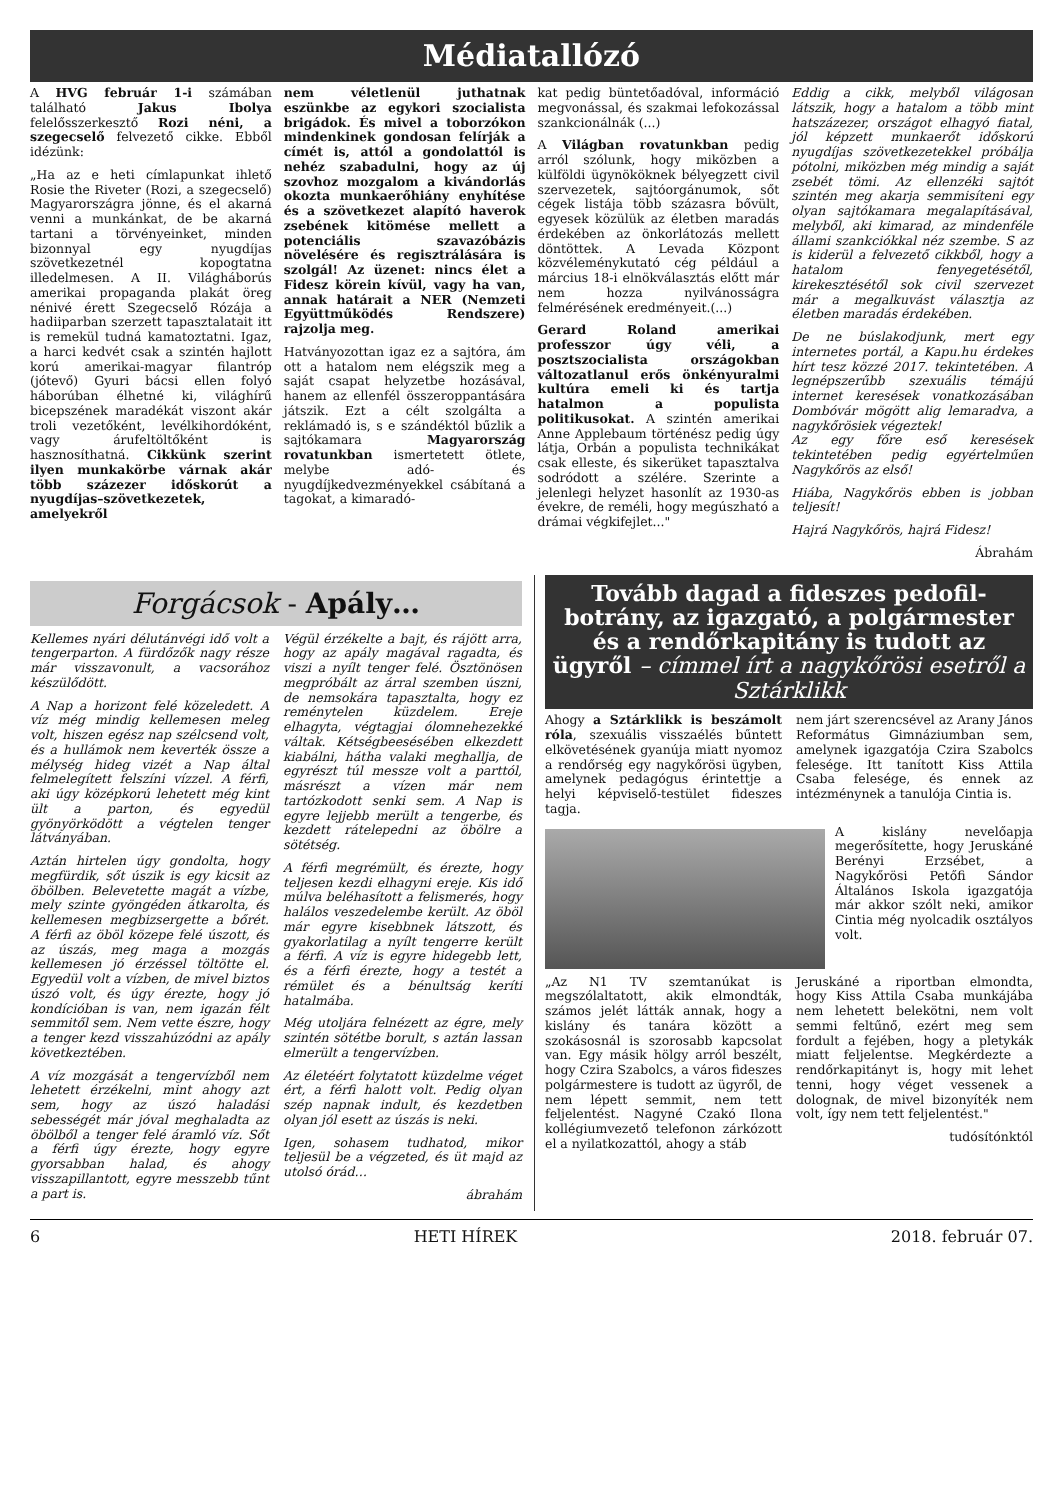Médiatallózó
A HVG február 1-i számában található Jakus Ibolya felelősszerkesztő Rozi néni, a szegecselő felvezető cikke. Ebből idézünk:
„Ha az e heti címlapunkat ihlető Rosie the Riveter (Rozi, a szegecselő) Magyarországra jönne, és el akarná venni a munkánkat, de be akarná tartani a törvényeinket, minden bizonnyal egy nyugdíjas szövetkezetnél kopogtatna illedelmesen. A II. Világháborús amerikai propaganda plakát öreg nénivé érett Szegecselő Rózája a hadiiparban szerzett tapasztalatait itt is remekül tudná kamatoztatni. Igaz, a harci kedvét csak a szintén hajlott korú amerikai-magyar filantróp (jótevő) Gyuri bácsi ellen folyó háborúban élhetné ki, világhírű bicepszének maradékát viszont akár troli vezetőként, levélkihordóként, vagy árufeltöltőként is hasznosíthatná. Cikkünk szerint ilyen munkakörbe várnak akár több százezer időskorút a nyugdíjas–szövetkezetek, amelyekről
nem véletlenül juthatnak eszünkbe az egykori szocialista brigádok. És mivel a toborzókon mindenkinek gondosan felírják a címét is, attól a gondolattól is nehéz szabadulni, hogy az új szovhoz mozgalom a kivándorlás okozta munkaerőhiány enyhítése és a szövetkezet alapító haverok zsebének kitömése mellett a potenciális szavazóbázis növelésére és regisztrálására is szolgál! Az üzenet: nincs élet a Fidesz körein kívül, vagy ha van, annak határait a NER (Nemzeti Együttműködés Rendszere) rajzolja meg.
Hatványozottan igaz ez a sajtóra, ám ott a hatalom nem elégszik meg a saját csapat helyzetbe hozásával, hanem az ellenfél összeroppantására játszik. Ezt a célt szolgálta a reklámadó is, s e szándéktól bűzlik a sajtókamara Magyarország rovatunkban ismertetett ötlete, melybe adó- és nyugdíjkedvezményekkel csábítaná a tagokat, a kimaradó-
kat pedig büntetőadóval, információ megvonással, és szakmai lefokozással szankcionálnák (...)
A Világban rovatunkban pedig arról szólunk, hogy miközben a külföldi ügynököknek bélyegzett civil szervezetek, sajtóorgánumok, sőt cégek listája több százasra bővült, egyesek közülük az életben maradás érdekében az önkorlátozás mellett döntöttek. A Levada Központ közvéleménykutató cég például a március 18-i elnökválasztás előtt már nem hozza nyilvánosságra felmérésének eredményeit.(...)
Gerard Roland amerikai professzor úgy véli, a posztszocialista országokban változatlanul erős önkényuralmi kultúra emeli ki és tartja hatalmon a populista politikusokat. A szintén amerikai Anne Applebaum történész pedig úgy látja, Orbán a populista technikákat csak elleste, és sikerüket tapasztalva sodródott a szélére. Szerinte a jelenlegi helyzet hasonlít az 1930-as évekre, de reméli, hogy megúszható a drámai végkifejlet..."
Eddig a cikk, melyből világosan látszik, hogy a hatalom a több mint hatszázezer, országot elhagyó fiatal, jól képzett munkaerőt időskorú nyugdíjas szövetkezetekkel próbálja pótolni, miközben még mindig a saját zsebét tömi. Az ellenzéki sajtót szintén meg akarja semmisíteni egy olyan sajtókamara megalapításával, melyből, aki kimarad, az mindenféle állami szankciókkal néz szembe. S az is kiderül a felvezető cikkből, hogy a hatalom fenyegetésétől, kirekesztésétől sok civil szervezet már a megalkuvást választja az életben maradás érdekében.
De ne búslakodjunk, mert egy internetes portál, a Kapu.hu érdekes hírt tesz közzé 2017. tekintetében. A legnépszerűbb szexuális témájú internet keresések vonatkozásában Dombóvár mögött alig lemaradva, a nagykőrösiek végeztek!
Az egy főre eső keresések tekintetében pedig egyértelműen Nagykőrös az első!
Hiába, Nagykőrös ebben is jobban teljesít!
Hajrá Nagykőrös, hajrá Fidesz!
Ábrahám
Forgácsok - Apály…
Kellemes nyári délutánvégi idő volt a tengerparton. A fürdőzők nagy része már visszavonult, a vacsorához készülődött.
A Nap a horizont felé közeledett. A víz még mindig kellemesen meleg volt, hiszen egész nap szélcsend volt, és a hullámok nem keverték össze a mélység hideg vizét a Nap által felmelegített felszíni vízzel. A férfi, aki úgy középkorú lehetett még kint ült a parton, és egyedül gyönyörködött a végtelen tenger látványában.
Aztán hirtelen úgy gondolta, hogy megfürdik, sőt úszik is egy kicsit az öbölben. Belevetette magát a vízbe, mely szinte gyöngéden átkarolta, és kellemesen megbizsergette a bőrét. A férfi az öböl közepe felé úszott, és az úszás, meg maga a mozgás kellemesen jó érzéssel töltötte el. Egyedül volt a vízben, de mivel biztos úszó volt, és úgy érezte, hogy jó kondícióban is van, nem igazán félt semmitől sem. Nem vette észre, hogy a tenger kezd visszahúzódni az apály következtében.
A víz mozgását a tengervízből nem lehetett érzékelni, mint ahogy azt sem, hogy az úszó haladási sebességét már jóval meghaladta az öbölből a tenger felé áramló víz. Sőt a férfi úgy érezte, hogy egyre gyorsabban halad, és ahogy visszapillantott, egyre messzebb tűnt a part is.
Végül érzékelte a bajt, és rájött arra, hogy az apály magával ragadta, és viszi a nyílt tenger felé. Ösztönösen megpróbált az árral szemben úszni, de nemsokára tapasztalta, hogy ez reménytelen küzdelem. Ereje elhagyta, végtagjai ólomnehezekké váltak. Kétségbeesésében elkezdett kiabálni, hátha valaki meghallja, de egyrészt túl messze volt a parttól, másrészt a vízen már nem tartózkodott senki sem. A Nap is egyre lejjebb merült a tengerbe, és kezdett rátelepedni az öbölre a sötétség.
A férfi megrémült, és érezte, hogy teljesen kezdi elhagyni ereje. Kis idő múlva beléhasított a felismerés, hogy halálos veszedelembe került. Az öböl már egyre kisebbnek látszott, és gyakorlatilag a nyílt tengerre került a férfi. A víz is egyre hidegebb lett, és a férfi érezte, hogy a testét a rémület és a bénultság keríti hatalmába.
Még utoljára felnézett az égre, mely szintén sötétbe borult, s aztán lassan elmerült a tengervízben.
Az életéért folytatott küzdelme véget ért, a férfi halott volt. Pedig olyan szép napnak indult, és kezdetben olyan jól esett az úszás is neki.
Igen, sohasem tudhatod, mikor teljesül be a végzeted, és üt majd az utolsó órád…
ábrahám
Tovább dagad a fideszes pedofil-botrány, az igazgató, a polgármester és a rendőrkapitány is tudott az ügyről – címmel írt a nagykőrösi esetről a Sztárklikk
Ahogy a Sztárklikk is beszámolt róla, szexuális visszaélés bűntett elkövetésének gyanúja miatt nyomoz a rendőrség egy nagykőrösi ügyben, amelynek pedagógus érintettje a helyi képviselő-testület fideszes tagja.
nem járt szerencsével az Arany János Református Gimnáziumban sem, amelynek igazgatója Czira Szabolcs felesége. Itt tanított Kiss Attila Csaba felesége, és ennek az intézménynek a tanulója Cintia is.
A kislány nevelőapja megerősítette, hogy Jeruskáné Berényi Erzsébet, a Nagykőrösi Petőfi Sándor Általános Iskola igazgatója már akkor szólt neki, amikor Cintia még nyolcadik osztályos volt.
„Az N1 TV szemtanúkat is megszólaltatott, akik elmondták, számos jelét látták annak, hogy a kislány és tanára között a szokásosnál is szorosabb kapcsolat van. Egy másik hölgy arról beszélt, hogy Czira Szabolcs, a város fideszes polgármestere is tudott az ügyről, de nem lépett semmit, nem tett feljelentést. Nagyné Czakó Ilona kollégiumvezető telefonon zárkózott el a nyilatkozattól, ahogy a stáb
Jeruskáné a riportban elmondta, hogy Kiss Attila Csaba munkájába nem lehetett belekötni, nem volt semmi feltűnő, ezért meg sem fordult a fejében, hogy a pletykák miatt feljelentse. Megkérdezte a rendőrkapitányt is, hogy mit lehet tenni, hogy véget vessenek a dolognak, de mivel bizonyíték nem volt, így nem tett feljelentést."
tudósítónktól
6 HETI HÍREK 2018. február 07.